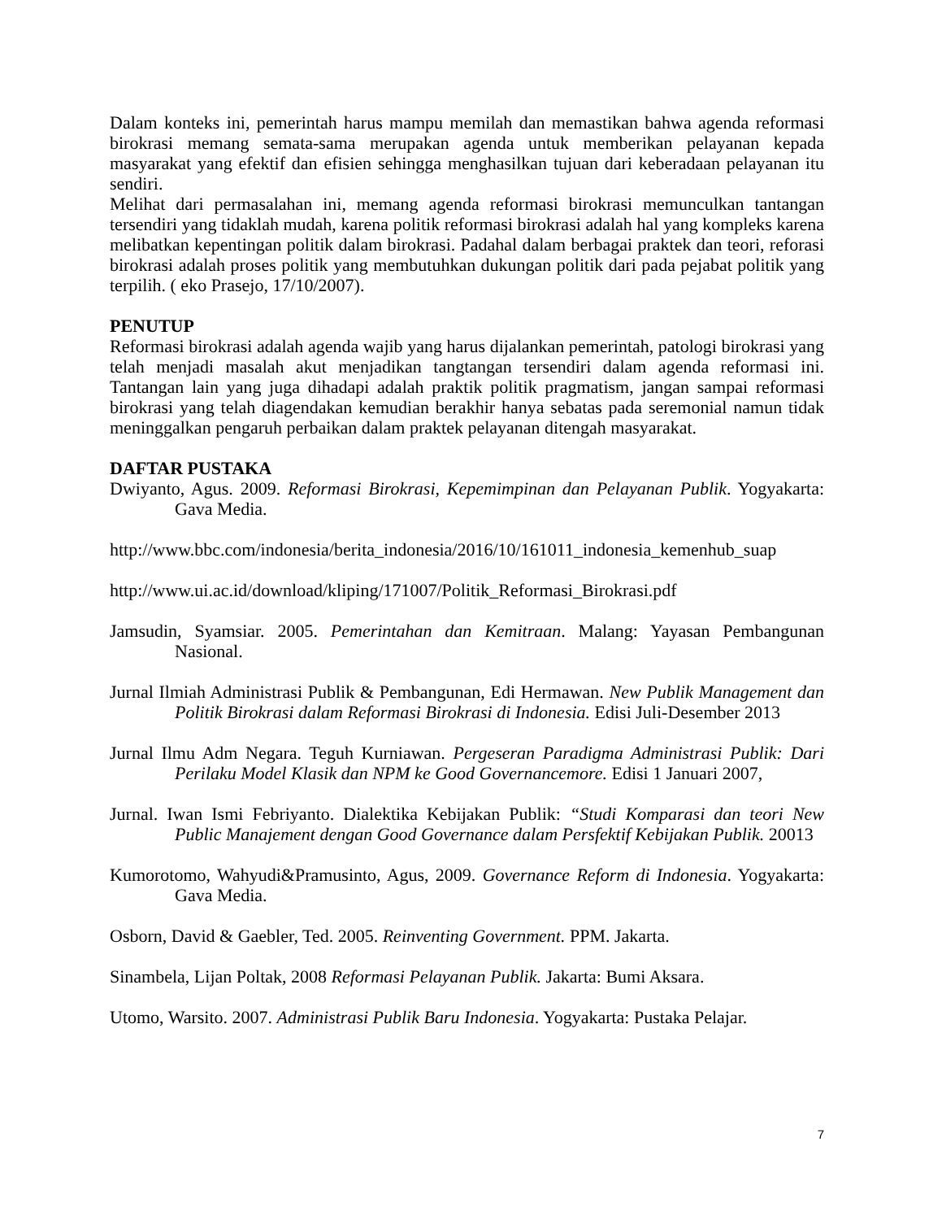Dalam konteks ini, pemerintah harus mampu memilah dan memastikan bahwa agenda reformasi birokrasi memang semata-sama merupakan agenda untuk memberikan pelayanan kepada masyarakat yang efektif dan efisien sehingga menghasilkan tujuan dari keberadaan pelayanan itu sendiri.
Melihat dari permasalahan ini, memang agenda reformasi birokrasi memunculkan tantangan tersendiri yang tidaklah mudah, karena politik reformasi birokrasi adalah hal yang kompleks karena melibatkan kepentingan politik dalam birokrasi. Padahal dalam berbagai praktek dan teori, reforasi birokrasi adalah proses politik yang membutuhkan dukungan politik dari pada pejabat politik yang terpilih. ( eko Prasejo, 17/10/2007).
PENUTUP
Reformasi birokrasi adalah agenda wajib yang harus dijalankan pemerintah, patologi birokrasi yang telah menjadi masalah akut menjadikan tangtangan tersendiri dalam agenda reformasi ini. Tantangan lain yang juga dihadapi adalah praktik politik pragmatism, jangan sampai reformasi birokrasi yang telah diagendakan kemudian berakhir hanya sebatas pada seremonial namun tidak meninggalkan pengaruh perbaikan dalam praktek pelayanan ditengah masyarakat.
DAFTAR PUSTAKA
Dwiyanto, Agus. 2009. Reformasi Birokrasi, Kepemimpinan dan Pelayanan Publik. Yogyakarta: Gava Media.
http://www.bbc.com/indonesia/berita_indonesia/2016/10/161011_indonesia_kemenhub_suap
http://www.ui.ac.id/download/kliping/171007/Politik_Reformasi_Birokrasi.pdf
Jamsudin, Syamsiar. 2005. Pemerintahan dan Kemitraan. Malang: Yayasan Pembangunan Nasional.
Jurnal Ilmiah Administrasi Publik & Pembangunan, Edi Hermawan. New Publik Management dan Politik Birokrasi dalam Reformasi Birokrasi di Indonesia. Edisi Juli-Desember 2013
Jurnal Ilmu Adm Negara. Teguh Kurniawan. Pergeseran Paradigma Administrasi Publik: Dari Perilaku Model Klasik dan NPM ke Good Governancemore. Edisi 1 Januari 2007,
Jurnal. Iwan Ismi Febriyanto. Dialektika Kebijakan Publik: “Studi Komparasi dan teori New Public Manajement dengan Good Governance dalam Persfektif Kebijakan Publik. 20013
Kumorotomo, Wahyudi&Pramusinto, Agus, 2009. Governance Reform di Indonesia. Yogyakarta: Gava Media.
Osborn, David & Gaebler, Ted. 2005. Reinventing Government. PPM. Jakarta.
Sinambela, Lijan Poltak, 2008 Reformasi Pelayanan Publik. Jakarta: Bumi Aksara.
Utomo, Warsito. 2007. Administrasi Publik Baru Indonesia. Yogyakarta: Pustaka Pelajar.
7